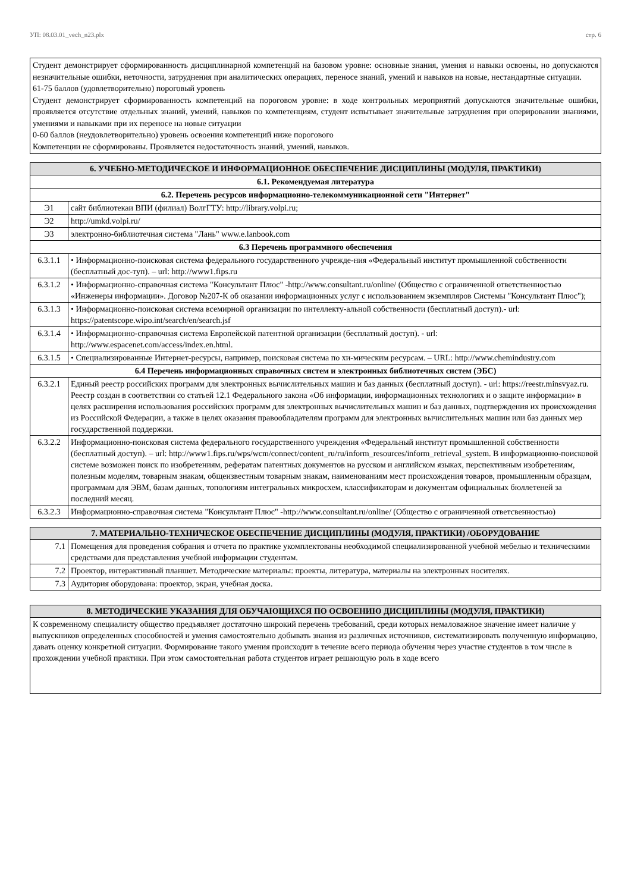УП: 08.03.01_vech_n23.plx стр. 6
Студент демонстрирует сформированность дисциплинарной компетенций на базовом уровне: основные знания, умения и навыки освоены, но допускаются незначительные ошибки, неточности, затруднения при аналитических операциях, переносе знаний, умений и навыков на новые, нестандартные ситуации.
61-75 баллов (удовлетворительно) пороговый уровень
Студент демонстрирует сформированность компетенций на пороговом уровне: в ходе контрольных мероприятий допускаются значительные ошибки, проявляется отсутствие отдельных знаний, умений, навыков по компетенциям, студент испытывает значительные затруднения при оперировании знаниями, умениями и навыками при их переносе на новые ситуации
0-60 баллов (неудовлетворительно) уровень освоения компетенций ниже порогового
Компетенции не сформированы. Проявляется недостаточность знаний, умений, навыков.
| 6. УЧЕБНО-МЕТОДИЧЕСКОЕ И ИНФОРМАЦИОННОЕ ОБЕСПЕЧЕНИЕ ДИСЦИПЛИНЫ (МОДУЛЯ, ПРАКТИКИ) | |
| --- | --- |
| 6.1. Рекомендуемая литература | |
| 6.2. Перечень ресурсов информационно-телекоммуникационной сети "Интернет" | |
| Э1 | сайт библиотекаи ВПИ (филиал) ВолгГТУ: http://library.volpi.ru; |
| Э2 | http://umkd.volpi.ru/ |
| Э3 | электронно-библиотечная система "Лань" www.e.lanbook.com |
| 6.3 Перечень программного обеспечения | |
| 6.3.1.1 | • Информационно-поисковая система федерального государственного учрежде-ния «Федеральный институт промышленной собственности (бесплатный дос-туп). – url: http://www1.fips.ru |
| 6.3.1.2 | • Информационно-справочная система "Консультант Плюс" -http://www.consultant.ru/online/ (Общество с ограниченной ответственностью «Инженеры информации». Договор №207-К об оказании информационных услуг с использованием экземпляров Системы "Консультант Плюс"); |
| 6.3.1.3 | • Информационно-поисковая система всемирной организации по интеллекту-альной собственности (бесплатный доступ).- url: https://patentscope.wipo.int/search/en/search.jsf |
| 6.3.1.4 | • Информационно-справочная система Европейской патентной организации (бесплатный доступ). - url: http://www.espacenet.com/access/index.en.html. |
| 6.3.1.5 | • Специализированные Интернет-ресурсы, например, поисковая система по хи-мическим ресурсам. – URL: http://www.chemindustry.com |
| 6.4 Перечень информационных справочных систем и электронных библиотечных систем (ЭБС) | |
| 6.3.2.1 | Единый реестр российских программ для электронных вычислительных машин и баз данных (бесплатный доступ). - url: https://reestr.minsvyaz.ru. Реестр создан в соответствии со статьей 12.1 Федерального закона «Об информации, информационных технологиях и о защите информации» в целях расширения использования российских программ для электронных вычислительных машин и баз данных, подтверждения их происхождения из Российской Федерации, а также в целях оказания правообладателям программ для электронных вычислительных машин или баз данных мер государственной поддержки. |
| 6.3.2.2 | Информационно-поисковая система федерального государственного учреждения «Федеральный институт промышленной собственности (бесплатный доступ). – url: http://www1.fips.ru/wps/wcm/connect/content_ru/ru/inform_resources/inform_retrieval_system. В информационно-поисковой системе возможен поиск по изобретениям, рефератам патентных документов на русском и английском языках, перспективным изобретениям, полезным моделям, товарным знакам, общеизвестным товарным знакам, наименованиям мест происхождения товаров, промышленным образцам, программам для ЭВМ, базам данных, топологиям интегральных микросхем, классификаторам и документам официальных бюллетеней за последний месяц. |
| 6.3.2.3 | Информационно-справочная система "Консультант Плюс" -http://www.consultant.ru/online/ (Общество с ограниченной ответсвенностью) |
| 7. МАТЕРИАЛЬНО-ТЕХНИЧЕСКОЕ ОБЕСПЕЧЕНИЕ ДИСЦИПЛИНЫ (МОДУЛЯ, ПРАКТИКИ) /ОБОРУДОВАНИЕ | |
| --- | --- |
| 7.1 | Помещения для проведения собрания и отчета по практике укомплектованы необходимой специализированной учебной мебелью и техническими средствами для представления учебной информации студентам. |
| 7.2 | Проектор, интерактивный планшет. Методические материалы: проекты, литература, материалы на электронных носителях. |
| 7.3 | Аудитория оборудована: проектор, экран, учебная доска. |
| 8. МЕТОДИЧЕСКИЕ УКАЗАНИЯ ДЛЯ ОБУЧАЮЩИХСЯ ПО ОСВОЕНИЮ ДИСЦИПЛИНЫ (МОДУЛЯ, ПРАКТИКИ) |
| --- |
| К современному специалисту общество предъявляет достаточно широкий перечень требований, среди которых немаловажное значение имеет наличие у выпускников определенных способностей и умения самостоятельно добывать знания из различных источников, систематизировать полученную информацию, давать оценку конкретной ситуации. Формирование такого умения происходит в течение всего периода обучения через участие студентов в том числе в прохождении учебной практики. При этом самостоятельная работа студентов играет решающую роль в ходе всего |